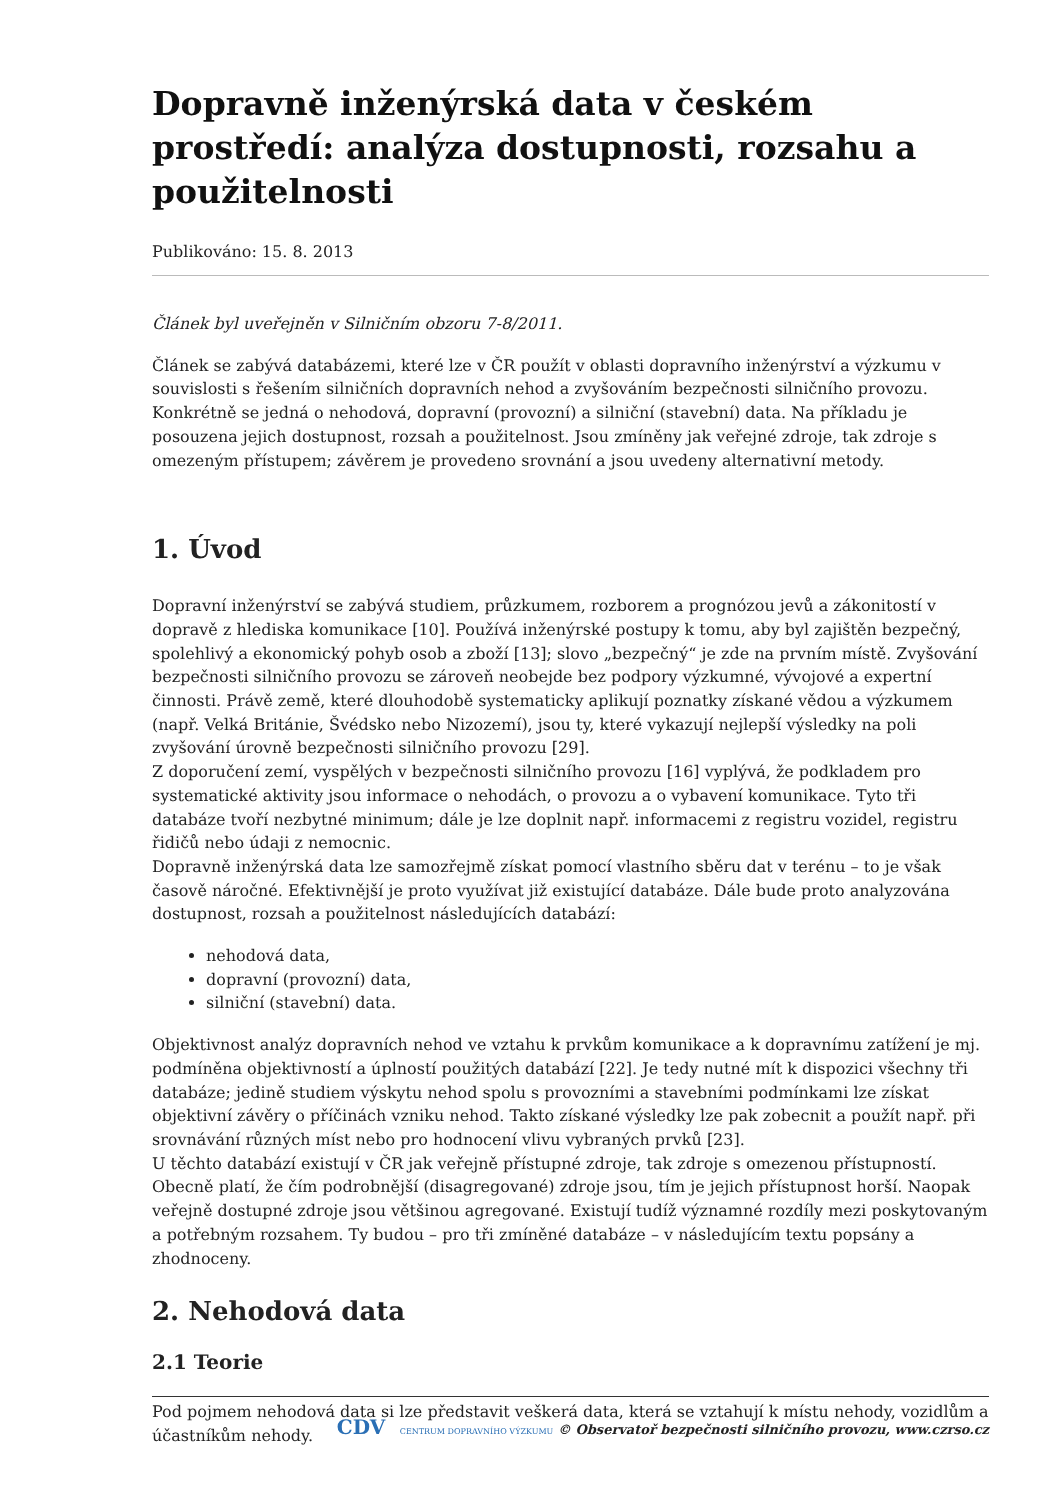Dopravně inženýrská data v českém prostředí: analýza dostupnosti, rozsahu a použitelnosti
Publikováno: 15. 8. 2013
Článek byl uveřejněn v Silničním obzoru 7-8/2011.
Článek se zabývá databázemi, které lze v ČR použít v oblasti dopravního inženýrství a výzkumu v souvislosti s řešením silničních dopravních nehod a zvyšováním bezpečnosti silničního provozu. Konkrétně se jedná o nehodová, dopravní (provozní) a silniční (stavební) data. Na příkladu je posouzena jejich dostupnost, rozsah a použitelnost. Jsou zmíněny jak veřejné zdroje, tak zdroje s omezeným přístupem; závěrem je provedeno srovnání a jsou uvedeny alternativní metody.
1. Úvod
Dopravní inženýrství se zabývá studiem, průzkumem, rozborem a prognózou jevů a zákonitostí v dopravě z hlediska komunikace [10]. Používá inženýrské postupy k tomu, aby byl zajištěn bezpečný, spolehlivý a ekonomický pohyb osob a zboží [13]; slovo „bezpečný“ je zde na prvním místě. Zvyšování bezpečnosti silničního provozu se zároveň neobejde bez podpory výzkumné, vývojové a expertní činnosti. Právě země, které dlouhodobě systematicky aplikují poznatky získané vědou a výzkumem (např. Velká Británie, Švédsko nebo Nizozemí), jsou ty, které vykazují nejlepší výsledky na poli zvyšování úrovně bezpečnosti silničního provozu [29].
Z doporučení zemí, vyspělých v bezpečnosti silničního provozu [16] vyplývá, že podkladem pro systematické aktivity jsou informace o nehodách, o provozu a o vybavení komunikace. Tyto tři databáze tvoří nezbytné minimum; dále je lze doplnit např. informacemi z registru vozidel, registru řidičů nebo údaji z nemocnic.
Dopravně inženýrská data lze samozřejmě získat pomocí vlastního sběru dat v terénu – to je však časově náročné. Efektivnější je proto využívat již existující databáze. Dále bude proto analyzována dostupnost, rozsah a použitelnost následujících databází:
nehodová data,
dopravní (provozní) data,
silniční (stavební) data.
Objektivnost analýz dopravních nehod ve vztahu k prvkům komunikace a k dopravnímu zatížení je mj. podmíněna objektivností a úplností použitých databází [22]. Je tedy nutné mít k dispozici všechny tři databáze; jedině studiem výskytu nehod spolu s provozními a stavebními podmínkami lze získat objektivní závěry o příčinách vzniku nehod. Takto získané výsledky lze pak zobecnit a použít např. při srovnávání různých míst nebo pro hodnocení vlivu vybraných prvků [23].
U těchto databází existují v ČR jak veřejně přístupné zdroje, tak zdroje s omezenou přístupností. Obecně platí, že čím podrobnější (disagregované) zdroje jsou, tím je jejich přístupnost horší. Naopak veřejně dostupné zdroje jsou většinou agregované. Existují tudíž významné rozdíly mezi poskytovaným a potřebným rozsahem. Ty budou – pro tři zmíněné databáze – v následujícím textu popsány a zhodnoceny.
2. Nehodová data
2.1 Teorie
Pod pojmem nehodová data si lze představit veškerá data, která se vztahují k místu nehody, vozidlům a účastníkům nehody.
CDV CENTRUM DOPRAVNÍHO VÝZKUMU © Observatoř bezpečnosti silničního provozu, www.czrso.cz